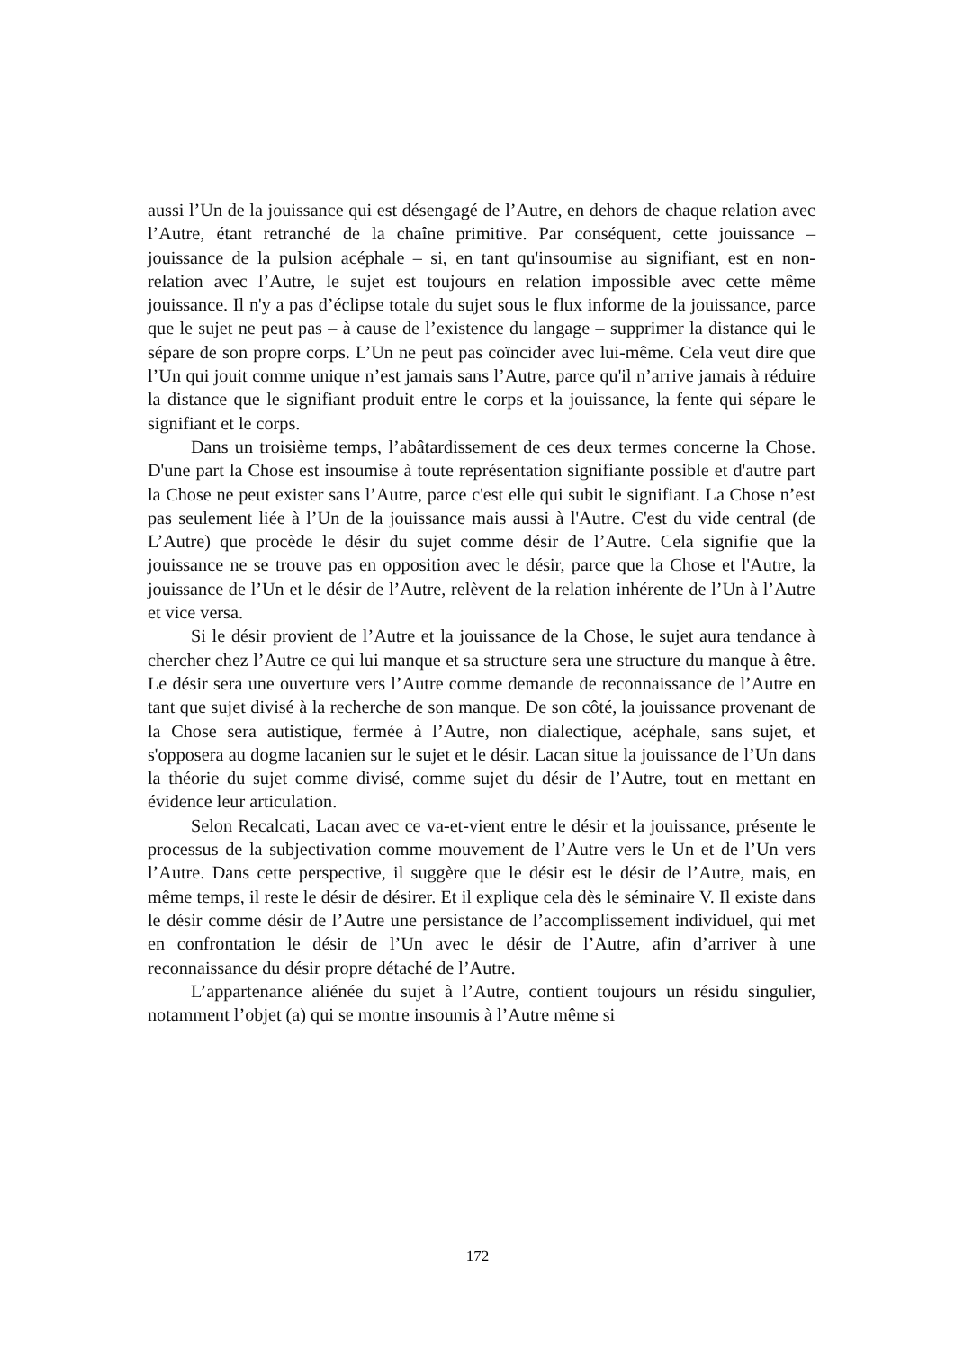aussi l’Un de la jouissance qui est désengagé de l’Autre, en dehors de chaque relation avec l’Autre, étant retranché de la chaîne primitive. Par conséquent, cette jouissance – jouissance de la pulsion acéphale – si, en tant qu'insoumise au signifiant, est en non-relation avec l’Autre, le sujet est toujours en relation impossible avec cette même jouissance. Il n'y a pas d’éclipse totale du sujet sous le flux informe de la jouissance, parce que le sujet ne peut pas – à cause de l’existence du langage – supprimer la distance qui le sépare de son propre corps. L’Un ne peut pas coïncider avec lui-même. Cela veut dire que l’Un qui jouit comme unique n’est jamais sans l’Autre, parce qu'il n’arrive jamais à réduire la distance que le signifiant produit entre le corps et la jouissance, la fente qui sépare le signifiant et le corps.
Dans un troisième temps, l’abâtardissement de ces deux termes concerne la Chose. D'une part la Chose est insoumise à toute représentation signifiante possible et d'autre part la Chose ne peut exister sans l’Autre, parce c'est elle qui subit le signifiant. La Chose n’est pas seulement liée à l’Un de la jouissance mais aussi à l'Autre. C'est du vide central (de L’Autre) que procède le désir du sujet comme désir de l’Autre. Cela signifie que la jouissance ne se trouve pas en opposition avec le désir, parce que la Chose et l'Autre, la jouissance de l’Un et le désir de l’Autre, relèvent de la relation inhérente de l’Un à l’Autre et vice versa.
Si le désir provient de l’Autre et la jouissance de la Chose, le sujet aura tendance à chercher chez l’Autre ce qui lui manque et sa structure sera une structure du manque à être. Le désir sera une ouverture vers l’Autre comme demande de reconnaissance de l’Autre en tant que sujet divisé à la recherche de son manque. De son côté, la jouissance provenant de la Chose sera autistique, fermée à l’Autre, non dialectique, acéphale, sans sujet, et s'opposera au dogme lacanien sur le sujet et le désir. Lacan situe la jouissance de l’Un dans la théorie du sujet comme divisé, comme sujet du désir de l’Autre, tout en mettant en évidence leur articulation.
Selon Recalcati, Lacan avec ce va-et-vient entre le désir et la jouissance, présente le processus de la subjectivation comme mouvement de l’Autre vers le Un et de l’Un vers l’Autre. Dans cette perspective, il suggère que le désir est le désir de l’Autre, mais, en même temps, il reste le désir de désirer. Et il explique cela dès le séminaire V. Il existe dans le désir comme désir de l’Autre une persistance de l’accomplissement individuel, qui met en confrontation le désir de l’Un avec le désir de l’Autre, afin d’arriver à une reconnaissance du désir propre détaché de l’Autre.
L’appartenance aliénée du sujet à l’Autre, contient toujours un résidu singulier, notamment l’objet (a) qui se montre insoumis à l’Autre même si
172